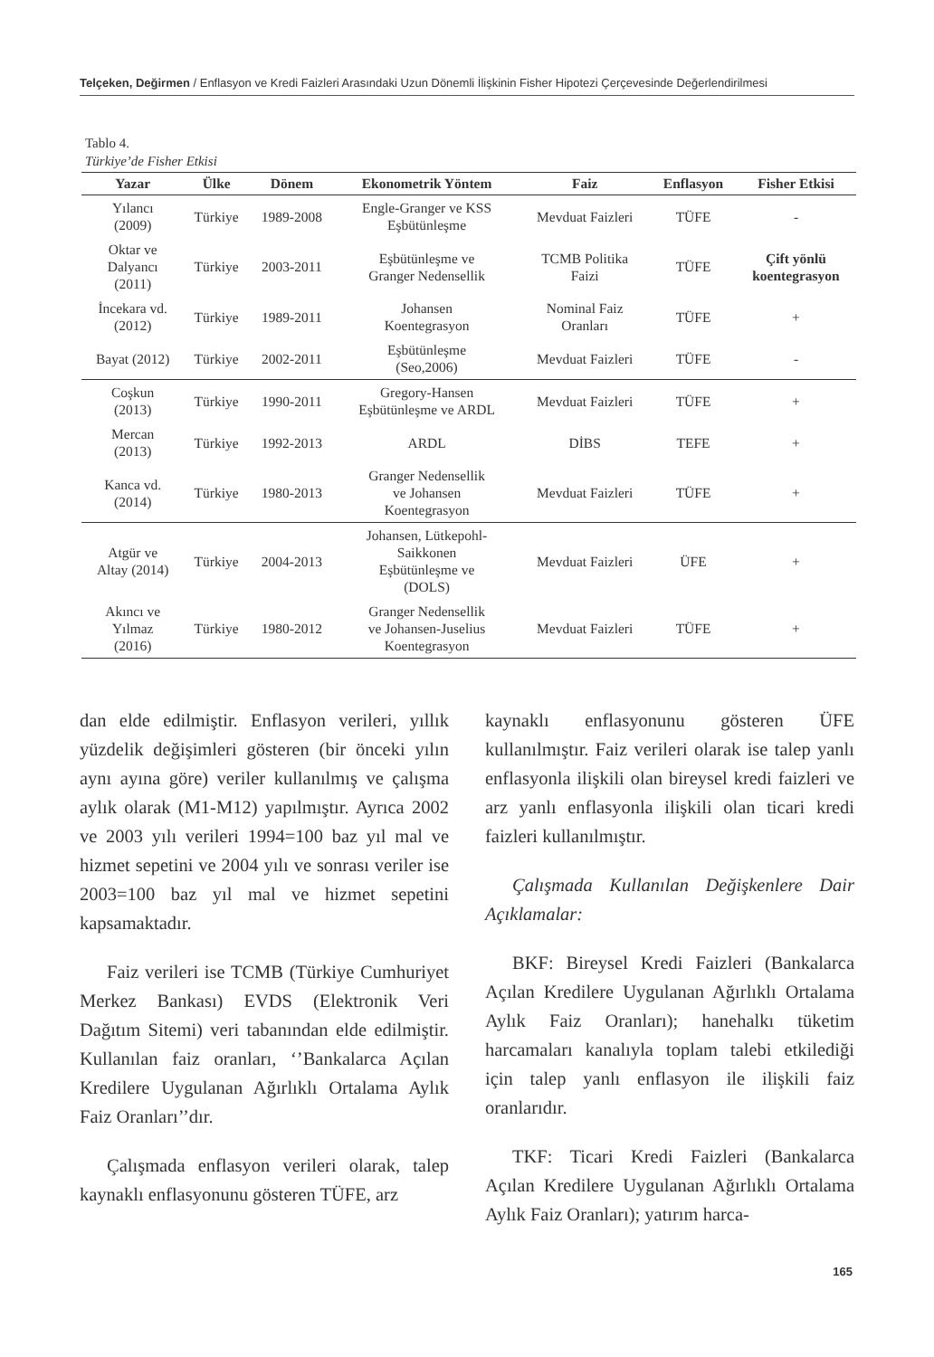Telçeken, Değirmen / Enflasyon ve Kredi Faizleri Arasındaki Uzun Dönemli İlişkinin Fisher Hipotezi Çerçevesinde Değerlendirilmesi
Tablo 4.
Türkiye’de Fisher Etkisi
| Yazar | Ülke | Dönem | Ekonometrik Yöntem | Faiz | Enflasyon | Fisher Etkisi |
| --- | --- | --- | --- | --- | --- | --- |
| Yılancı (2009) | Türkiye | 1989-2008 | Engle-Granger ve KSS Eşbütünleşme | Mevduat Faizleri | TÜFE | - |
| Oktar ve Dalyancı (2011) | Türkiye | 2003-2011 | Eşbütünleşme ve Granger Nedensellik | TCMB Politika Faizi | TÜFE | Çift yönlü koentegrasyon |
| İncekara vd. (2012) | Türkiye | 1989-2011 | Johansen Koentegrasyon | Nominal Faiz Oranları | TÜFE | + |
| Bayat (2012) | Türkiye | 2002-2011 | Eşbütünleşme (Seo,2006) | Mevduat Faizleri | TÜFE | - |
| Coşkun (2013) | Türkiye | 1990-2011 | Gregory-Hansen Eşbütünleşme ve ARDL | Mevduat Faizleri | TÜFE | + |
| Mercan (2013) | Türkiye | 1992-2013 | ARDL | DİBS | TEFE | + |
| Kanca vd. (2014) | Türkiye | 1980-2013 | Granger Nedensellik ve Johansen Koentegrasyon | Mevduat Faizleri | TÜFE | + |
| Atgür ve Altay (2014) | Türkiye | 2004-2013 | Johansen, Lütkepohl- Saikkonen Eşbütünleşme ve (DOLS) | Mevduat Faizleri | ÜFE | + |
| Akıncı ve Yılmaz (2016) | Türkiye | 1980-2012 | Granger Nedensellik ve Johansen-Juselius Koentegrasyon | Mevduat Faizleri | TÜFE | + |
dan elde edilmiştir. Enflasyon verileri, yıllık yüzdelik değişimleri gösteren (bir önceki yılın aynı ayına göre) veriler kullanılmış ve çalışma aylık olarak (M1-M12) yapılmıştır. Ayrıca 2002 ve 2003 yılı verileri 1994=100 baz yıl mal ve hizmet sepetini ve 2004 yılı ve sonrası veriler ise 2003=100 baz yıl mal ve hizmet sepetini kapsamaktadır.
Faiz verileri ise TCMB (Türkiye Cumhuriyet Merkez Bankası) EVDS (Elektronik Veri Dağıtım Sitemi) veri tabanından elde edilmiştir. Kullanılan faiz oranları, ‘’Bankalarca Açılan Kredilere Uygulanan Ağırlıklı Ortalama Aylık Faiz Oranları’’dır.
Çalışmada enflasyon verileri olarak, talep kaynaklı enflasyonunu gösteren TÜFE, arz
kaynaklı enflasyonunu gösteren ÜFE kullanılmıştır. Faiz verileri olarak ise talep yanlı enflasyonla ilişkili olan bireysel kredi faizleri ve arz yanlı enflasyonla ilişkili olan ticari kredi faizleri kullanılmıştır.
Çalışmada Kullanılan Değişkenlere Dair Açıklamalar:
BKF: Bireysel Kredi Faizleri (Bankalarca Açılan Kredilere Uygulanan Ağırlıklı Ortalama Aylık Faiz Oranları); hanehalkı tüketim harcamaları kanalıyla toplam talebi etkilediği için talep yanlı enflasyon ile ilişkili faiz oranlarıdır.
TKF: Ticari Kredi Faizleri (Bankalarca Açılan Kredilere Uygulanan Ağırlıklı Ortalama Aylık Faiz Oranları); yatırım harca-
165